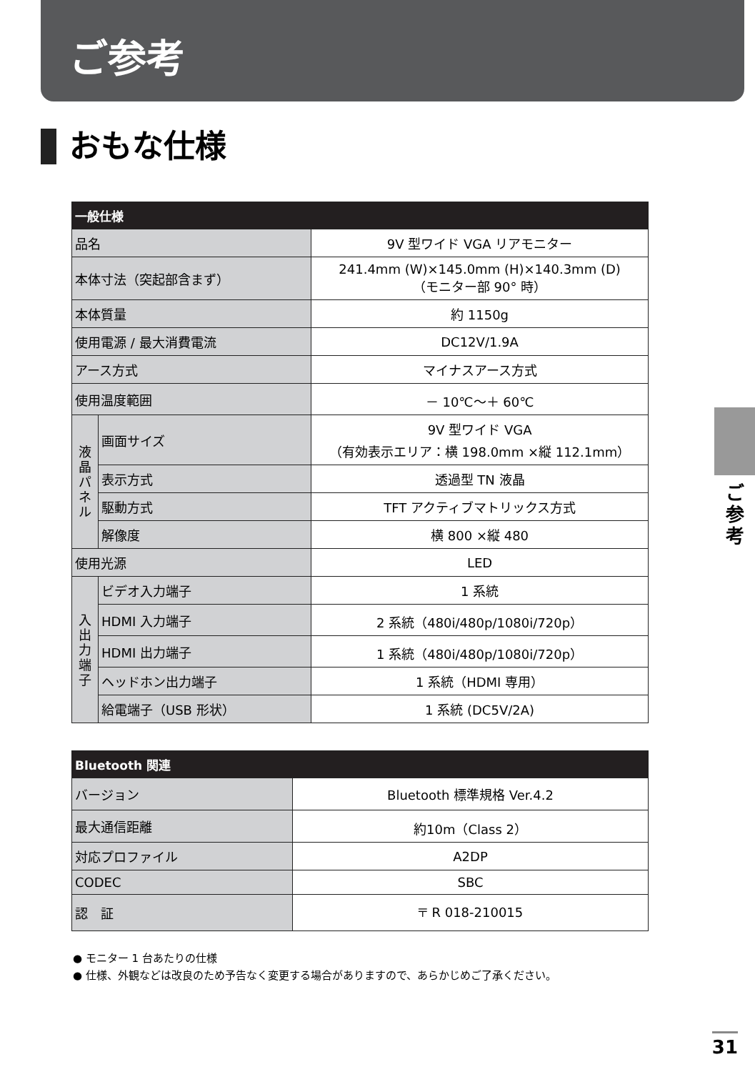ご参考
おもな仕様
| 一般仕様 | | |
| --- | --- | --- |
| 品名 | | 9V 型ワイド VGA リアモニター |
| 本体寸法（突起部含まず） | | 241.4mm (W)×145.0mm (H)×140.3mm (D) （モニター部 90° 時） |
| 本体質量 | | 約 1150g |
| 使用電源 / 最大消費電流 | | DC12V/1.9A |
| アース方式 | | マイナスアース方式 |
| 使用温度範囲 | | － 10℃～＋ 60℃ |
| 液 晶 パ ネ ル | 画面サイズ | 9V 型ワイド VGA （有効表示エリア：横 198.0mm ×縦 112.1mm） |
| | 表示方式 | 透過型 TN 液晶 |
| | 駆動方式 | TFT アクティブマトリックス方式 |
| | 解像度 | 横 800 ×縦 480 |
| 使用光源 | | LED |
| 入 出 力 端 子 | ビデオ入力端子 | 1 系統 |
| | HDMI 入力端子 | 2 系統（480i/480p/1080i/720p） |
| | HDMI 出力端子 | 1 系統（480i/480p/1080i/720p） |
| | ヘッドホン出力端子 | 1 系統（HDMI 専用） |
| | 給電端子（USB 形状） | 1 系統 (DC5V/2A) |
| Bluetooth 関連 | |
| --- | --- |
| バージョン | Bluetooth 標準規格 Ver.4.2 |
| 最大通信距離 | 約10m（Class 2） |
| 対応プロファイル | A2DP |
| CODEC | SBC |
| 認 証 | 〒 R 018-210015 |
● モニター 1 台あたりの仕様
● 仕様、外観などは改良のため予告なく変更する場合がありますので、あらかじめご了承ください。
ご
参
考
31